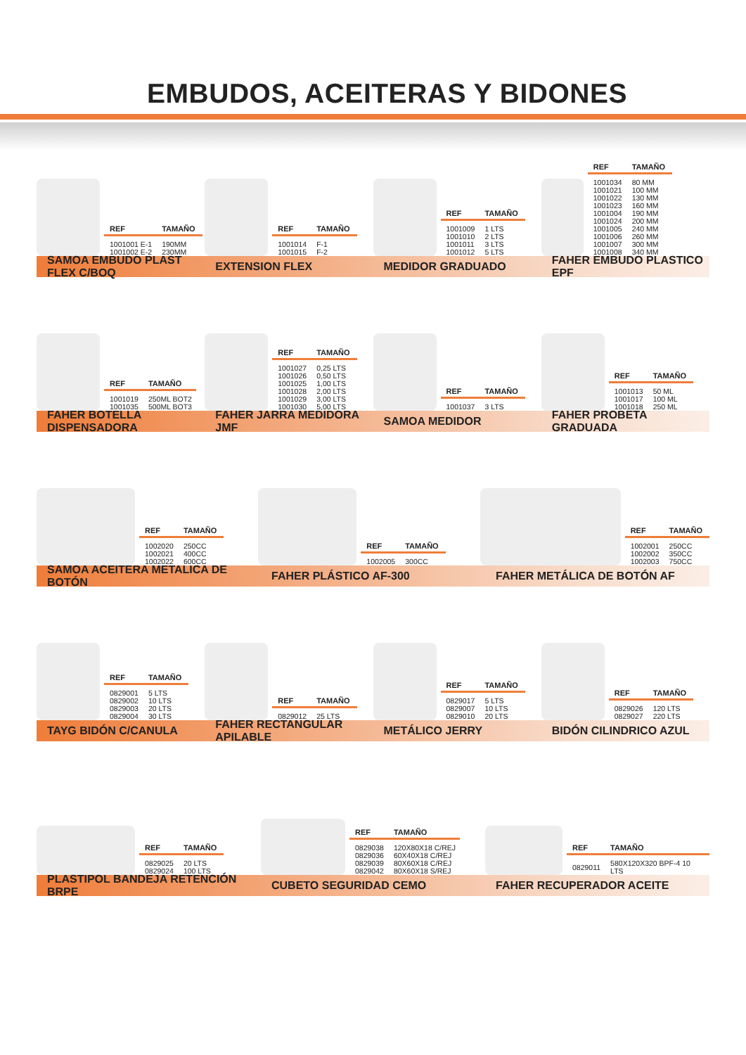EMBUDOS, ACEITERAS Y BIDONES
| REF | TAMAÑO |
| --- | --- |
| 1001001 E-1 | 190MM |
| 1001002 E-2 | 230MM |
| REF | TAMAÑO |
| --- | --- |
| 1001014 | F-1 |
| 1001015 | F-2 |
| REF | TAMAÑO |
| --- | --- |
| 1001009 | 1 LTS |
| 1001010 | 2 LTS |
| 1001011 | 3 LTS |
| 1001012 | 5 LTS |
| REF | TAMAÑO |
| --- | --- |
| 1001034 | 80 MM |
| 1001021 | 100 MM |
| 1001022 | 130 MM |
| 1001023 | 160 MM |
| 1001004 | 190 MM |
| 1001024 | 200 MM |
| 1001005 | 240 MM |
| 1001006 | 260 MM |
| 1001007 | 300 MM |
| 1001008 | 340 MM |
SAMOA EMBUDO PLAST FLEX C/BOQ EXTENSION FLEX MEDIDOR GRADUADO FAHER EMBUDO PLASTICO EPF
| REF | TAMAÑO |
| --- | --- |
| 1001019 | 250ML BOT2 |
| 1001035 | 500ML BOT3 |
| REF | TAMAÑO |
| --- | --- |
| 1001027 | 0,25 LTS |
| 1001026 | 0,50 LTS |
| 1001025 | 1,00 LTS |
| 1001028 | 2,00 LTS |
| 1001029 | 3,00 LTS |
| 1001030 | 5,00 LTS |
| REF | TAMAÑO |
| --- | --- |
| 1001037 | 3 LTS |
| REF | TAMAÑO |
| --- | --- |
| 1001013 | 50 ML |
| 1001017 | 100 ML |
| 1001018 | 250 ML |
FAHER BOTELLA DISPENSADORA FAHER JARRA MEDIDORA JMF SAMOA MEDIDOR FAHER PROBETA GRADUADA
| REF | TAMAÑO |
| --- | --- |
| 1002020 | 250CC |
| 1002021 | 400CC |
| 1002022 | 600CC |
| REF | TAMAÑO |
| --- | --- |
| 1002005 | 300CC |
| REF | TAMAÑO |
| --- | --- |
| 1002001 | 250CC |
| 1002002 | 350CC |
| 1002003 | 750CC |
SAMOA ACEITERA METALICA DE BOTÓN FAHER PLÁSTICO AF-300 FAHER METÁLICA DE BOTÓN AF
| REF | TAMAÑO |
| --- | --- |
| 0829001 | 5 LTS |
| 0829002 | 10 LTS |
| 0829003 | 20 LTS |
| 0829004 | 30 LTS |
| REF | TAMAÑO |
| --- | --- |
| 0829012 | 25 LTS |
| REF | TAMAÑO |
| --- | --- |
| 0829017 | 5 LTS |
| 0829007 | 10 LTS |
| 0829010 | 20 LTS |
| REF | TAMAÑO |
| --- | --- |
| 0829026 | 120 LTS |
| 0829027 | 220 LTS |
TAYG BIDÓN C/CANULA FAHER RECTANGULAR APILABLE METÁLICO JERRY BIDÓN CILINDRICO AZUL
| REF | TAMAÑO |
| --- | --- |
| 0829025 | 20 LTS |
| 0829024 | 100 LTS |
| REF | TAMAÑO |
| --- | --- |
| 0829038 | 120X80X18 C/REJ |
| 0829036 | 60X40X18 C/REJ |
| 0829039 | 80X60X18 C/REJ |
| 0829042 | 80X60X18 S/REJ |
| REF | TAMAÑO |
| --- | --- |
| 0829011 | 580X120X320 BPF-4 10 LTS |
PLASTIPOL BANDEJA RETENCIÓN BRPE CUBETO SEGURIDAD CEMO FAHER RECUPERADOR ACEITE